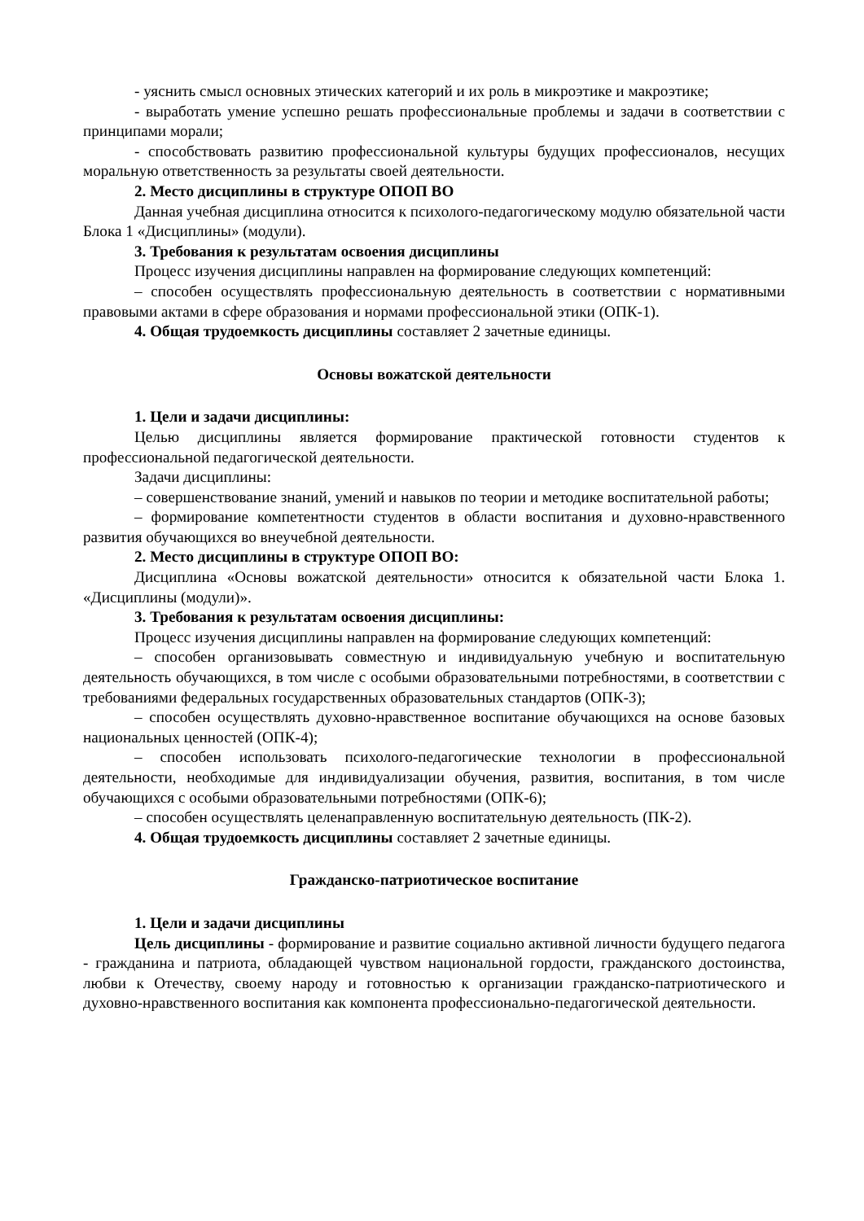- уяснить смысл основных этических категорий и их роль в микроэтике и макроэтике;
- выработать умение успешно решать профессиональные проблемы и задачи в соответствии с принципами морали;
- способствовать развитию профессиональной культуры будущих профессионалов, несущих моральную ответственность за результаты своей деятельности.
2. Место дисциплины в структуре ОПОП ВО
Данная учебная дисциплина относится к психолого-педагогическому модулю обязательной части Блока 1 «Дисциплины» (модули).
3. Требования к результатам освоения дисциплины
Процесс изучения дисциплины направлен на формирование следующих компетенций:
– способен осуществлять профессиональную деятельность в соответствии с нормативными правовыми актами в сфере образования и нормами профессиональной этики (ОПК-1).
4. Общая трудоемкость дисциплины составляет 2 зачетные единицы.
Основы вожатской деятельности
1. Цели и задачи дисциплины:
Целью дисциплины является формирование практической готовности студентов к профессиональной педагогической деятельности.
Задачи дисциплины:
– совершенствование знаний, умений и навыков по теории и методике воспитательной работы;
– формирование компетентности студентов в области воспитания и духовно-нравственного развития обучающихся во внеучебной деятельности.
2. Место дисциплины в структуре ОПОП ВО:
Дисциплина «Основы вожатской деятельности» относится к обязательной части Блока 1. «Дисциплины (модули)».
3. Требования к результатам освоения дисциплины:
Процесс изучения дисциплины направлен на формирование следующих компетенций:
– способен организовывать совместную и индивидуальную учебную и воспитательную деятельность обучающихся, в том числе с особыми образовательными потребностями, в соответствии с требованиями федеральных государственных образовательных стандартов (ОПК-3);
– способен осуществлять духовно-нравственное воспитание обучающихся на основе базовых национальных ценностей (ОПК-4);
– способен использовать психолого-педагогические технологии в профессиональной деятельности, необходимые для индивидуализации обучения, развития, воспитания, в том числе обучающихся с особыми образовательными потребностями (ОПК-6);
– способен осуществлять целенаправленную воспитательную деятельность (ПК-2).
4. Общая трудоемкость дисциплины составляет 2 зачетные единицы.
Гражданско-патриотическое воспитание
1. Цели и задачи дисциплины
Цель дисциплины - формирование и развитие социально активной личности будущего педагога - гражданина и патриота, обладающей чувством национальной гордости, гражданского достоинства, любви к Отечеству, своему народу и готовностью к организации гражданско-патриотического и духовно-нравственного воспитания как компонента профессионально-педагогической деятельности.